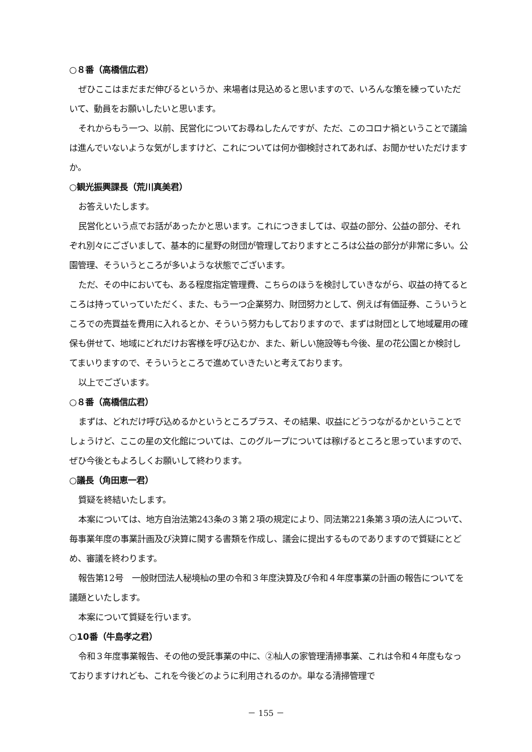○８番（高橋信広君）
ぜひここはまだまだ伸びるというか、来場者は見込めると思いますので、いろんな策を練っていただいて、動員をお願いしたいと思います。
それからもう一つ、以前、民営化についてお尋ねしたんですが、ただ、このコロナ禍ということで議論は進んでいないような気がしますけど、これについては何か御検討されてあれば、お聞かせいただけますか。
○観光振興課長（荒川真美君）
お答えいたします。
民営化という点でお話があったかと思います。これにつきましては、収益の部分、公益の部分、それぞれ別々にございまして、基本的に星野の財団が管理しておりますところは公益の部分が非常に多い。公園管理、そういうところが多いような状態でございます。
ただ、その中においても、ある程度指定管理費、こちらのほうを検討していきながら、収益の持てるところは持っていっていただく、また、もう一つ企業努力、財団努力として、例えば有価証券、こういうところでの売買益を費用に入れるとか、そういう努力もしておりますので、まずは財団として地域雇用の確保も併せて、地域にどれだけお客様を呼び込むか、また、新しい施設等も今後、星の花公園とか検討してまいりますので、そういうところで進めていきたいと考えております。
以上でございます。
○８番（高橋信広君）
まずは、どれだけ呼び込めるかというところプラス、その結果、収益にどうつながるかということでしょうけど、ここの星の文化館については、このグループについては稼げるところと思っていますので、ぜひ今後ともよろしくお願いして終わります。
○議長（角田恵一君）
質疑を終結いたします。
本案については、地方自治法第243条の３第２項の規定により、同法第221条第３項の法人について、毎事業年度の事業計画及び決算に関する書類を作成し、議会に提出するものでありますので質疑にとどめ、審議を終わります。
報告第12号　一般財団法人秘境杣の里の令和３年度決算及び令和４年度事業の計画の報告についてを議題といたします。
本案について質疑を行います。
○10番（牛島孝之君）
令和３年度事業報告、その他の受託事業の中に、②杣人の家管理清掃事業、これは令和４年度もなっておりますけれども、これを今後どのように利用されるのか。単なる清掃管理で
－ 155 －